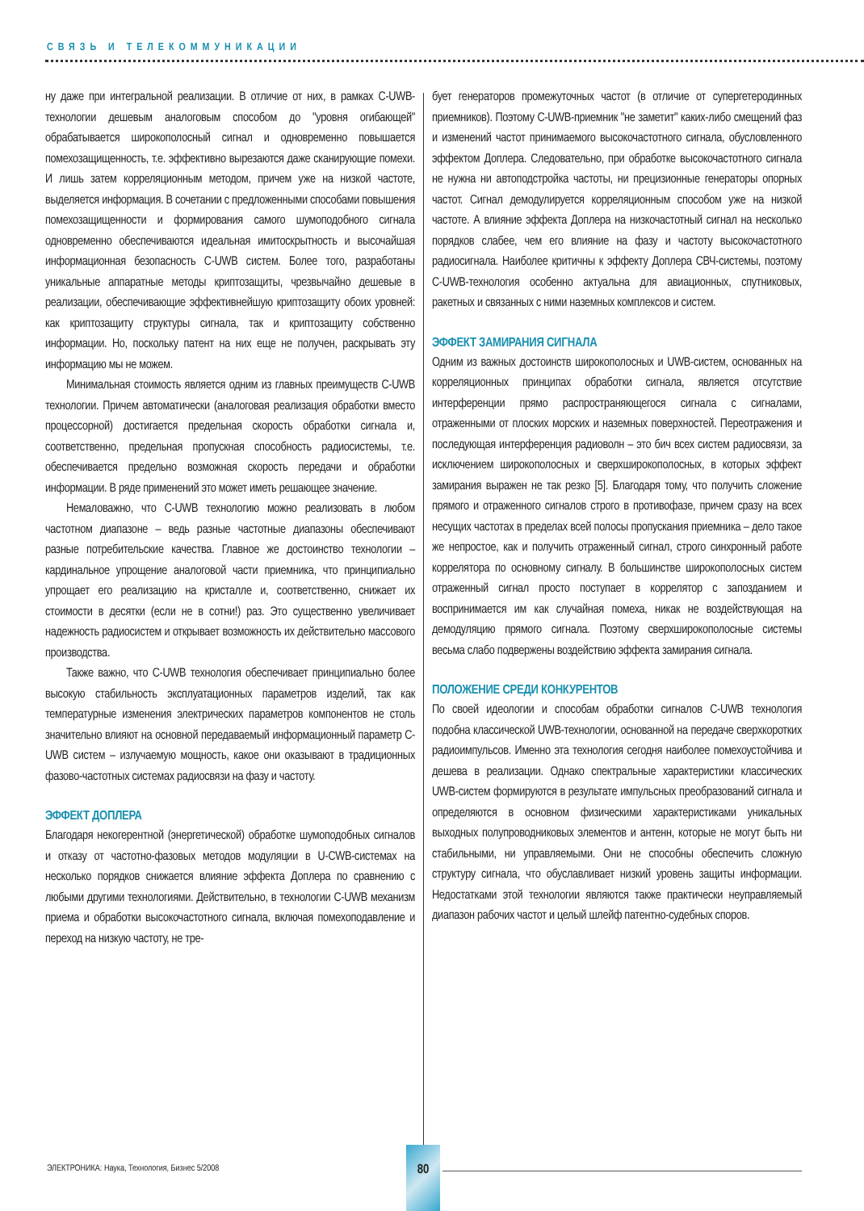СВЯЗЬ И ТЕЛЕКОММУНИКАЦИИ
ну даже при интегральной реализации. В отличие от них, в рамках C-UWB-технологии дешевым аналоговым способом до "уровня огибающей" обрабатывается широкополосный сигнал и одновременно повышается помехозащищенность, т.е. эффективно вырезаются даже сканирующие помехи. И лишь затем корреляционным методом, причем уже на низкой частоте, выделяется информация. В сочетании с предложенными способами повышения помехозащищенности и формирования самого шумоподобного сигнала одновременно обеспечиваются идеальная имитоскрытность и высочайшая информационная безопасность C-UWB систем. Более того, разработаны уникальные аппаратные методы криптозащиты, чрезвычайно дешевые в реализации, обеспечивающие эффективнейшую криптозащиту обоих уровней: как криптозащиту структуры сигнала, так и криптозащиту собственно информации. Но, поскольку патент на них еще не получен, раскрывать эту информацию мы не можем.
Минимальная стоимость является одним из главных преимуществ C-UWB технологии. Причем автоматически (аналоговая реализация обработки вместо процессорной) достигается предельная скорость обработки сигнала и, соответственно, предельная пропускная способность радиосистемы, т.е. обеспечивается предельно возможная скорость передачи и обработки информации. В ряде применений это может иметь решающее значение.
Немаловажно, что C-UWB технологию можно реализовать в любом частотном диапазоне – ведь разные частотные диапазоны обеспечивают разные потребительские качества. Главное же достоинство технологии – кардинальное упрощение аналоговой части приемника, что принципиально упрощает его реализацию на кристалле и, соответственно, снижает их стоимости в десятки (если не в сотни!) раз. Это существенно увеличивает надежность радиосистем и открывает возможность их действительно массового производства.
Также важно, что C-UWB технология обеспечивает принципиально более высокую стабильность эксплуатационных параметров изделий, так как температурные изменения электрических параметров компонентов не столь значительно влияют на основной передаваемый информационный параметр C-UWB систем – излучаемую мощность, какое они оказывают в традиционных фазово-частотных системах радиосвязи на фазу и частоту.
ЭФФЕКТ ДОПЛЕРА
Благодаря некогерентной (энергетической) обработке шумоподобных сигналов и отказу от частотно-фазовых методов модуляции в U-CWB-системах на несколько порядков снижается влияние эффекта Доплера по сравнению с любыми другими технологиями. Действительно, в технологии C-UWB механизм приема и обработки высокочастотного сигнала, включая помехоподавление и переход на низкую частоту, не тре-
бует генераторов промежуточных частот (в отличие от супергетеродинных приемников). Поэтому C-UWB-приемник "не заметит" каких-либо смещений фаз и изменений частот принимаемого высокочастотного сигнала, обусловленного эффектом Доплера. Следовательно, при обработке высокочастотного сигнала не нужна ни автоподстройка частоты, ни прецизионные генераторы опорных частот. Сигнал демодулируется корреляционным способом уже на низкой частоте. А влияние эффекта Доплера на низкочастотный сигнал на несколько порядков слабее, чем его влияние на фазу и частоту высокочастотного радиосигнала. Наиболее критичны к эффекту Доплера СВЧ-системы, поэтому C-UWB-технология особенно актуальна для авиационных, спутниковых, ракетных и связанных с ними наземных комплексов и систем.
ЭФФЕКТ ЗАМИРАНИЯ СИГНАЛА
Одним из важных достоинств широкополосных и UWB-систем, основанных на корреляционных принципах обработки сигнала, является отсутствие интерференции прямо распространяющегося сигнала с сигналами, отраженными от плоских морских и наземных поверхностей. Переотражения и последующая интерференция радиоволн – это бич всех систем радиосвязи, за исключением широкополосных и сверхширокополосных, в которых эффект замирания выражен не так резко [5]. Благодаря тому, что получить сложение прямого и отраженного сигналов строго в противофазе, причем сразу на всех несущих частотах в пределах всей полосы пропускания приемника – дело такое же непростое, как и получить отраженный сигнал, строго синхронный работе коррелятора по основному сигналу. В большинстве широкополосных систем отраженный сигнал просто поступает в коррелятор с запозданием и воспринимается им как случайная помеха, никак не воздействующая на демодуляцию прямого сигнала. Поэтому сверхширокополосные системы весьма слабо подвержены воздействию эффекта замирания сигнала.
ПОЛОЖЕНИЕ СРЕДИ КОНКУРЕНТОВ
По своей идеологии и способам обработки сигналов C-UWB технология подобна классической UWB-технологии, основанной на передаче сверхкоротких радиоимпульсов. Именно эта технология сегодня наиболее помехоустойчива и дешева в реализации. Однако спектральные характеристики классических UWB-систем формируются в результате импульсных преобразований сигнала и определяются в основном физическими характеристиками уникальных выходных полупроводниковых элементов и антенн, которые не могут быть ни стабильными, ни управляемыми. Они не способны обеспечить сложную структуру сигнала, что обуславливает низкий уровень защиты информации. Недостатками этой технологии являются также практически неуправляемый диапазон рабочих частот и целый шлейф патентно-судебных споров.
ЭЛЕКТРОНИКА: Наука, Технология, Бизнес 5/2008
80